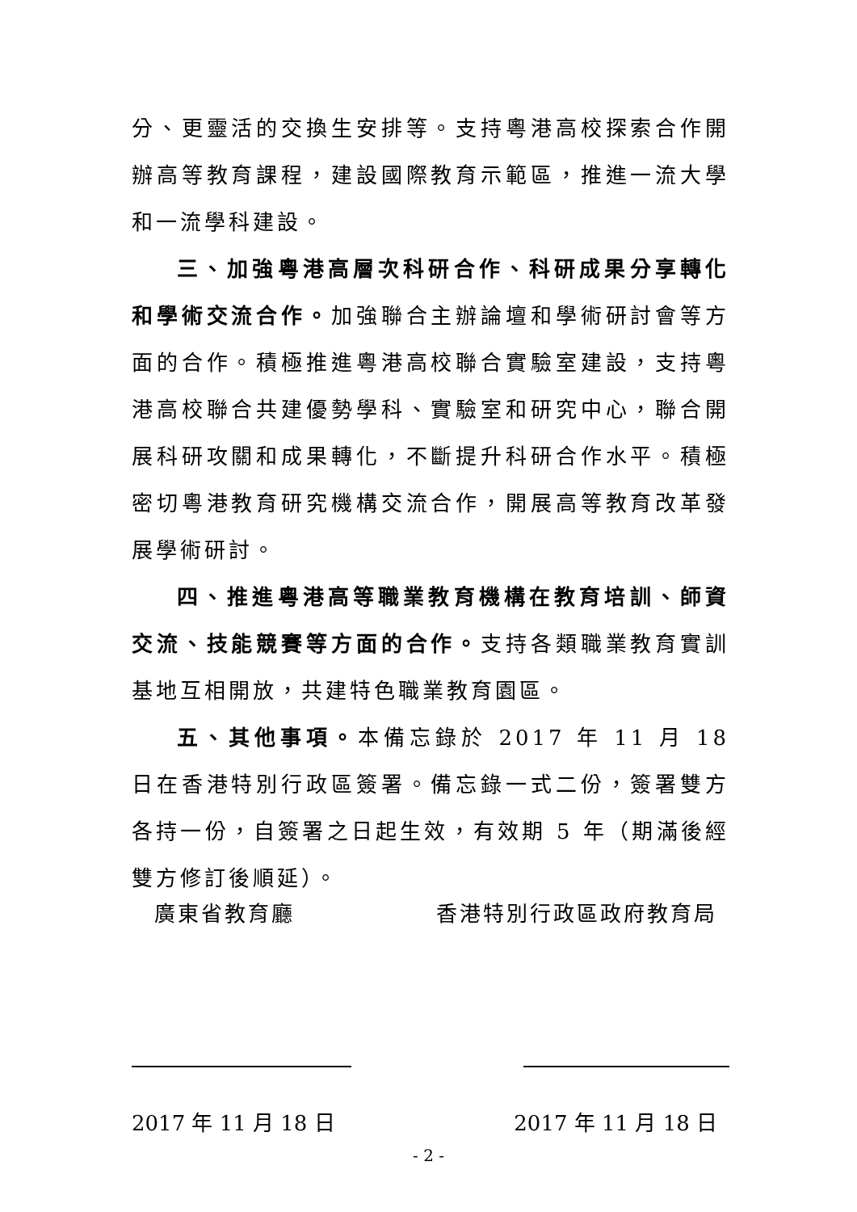分、更靈活的交換生安排等。支持粵港高校探索合作開辦高等教育課程，建設國際教育示範區，推進一流大學和一流學科建設。
三、加強粵港高層次科研合作、科研成果分享轉化和學術交流合作。加強聯合主辦論壇和學術研討會等方面的合作。積極推進粵港高校聯合實驗室建設，支持粵港高校聯合共建優勢學科、實驗室和研究中心，聯合開展科研攻關和成果轉化，不斷提升科研合作水平。積極密切粵港教育研究機構交流合作，開展高等教育改革發展學術研討。
四、推進粵港高等職業教育機構在教育培訓、師資交流、技能競賽等方面的合作。支持各類職業教育實訓基地互相開放，共建特色職業教育園區。
五、其他事項。本備忘錄於 2017 年 11 月 18 日在香港特別行政區簽署。備忘錄一式二份，簽署雙方各持一份，自簽署之日起生效，有效期 5 年（期滿後經雙方修訂後順延）。
廣東省教育廳 香港特別行政區政府教育局
2017 年 11 月 18 日 2017 年 11 月 18 日
- 2 -